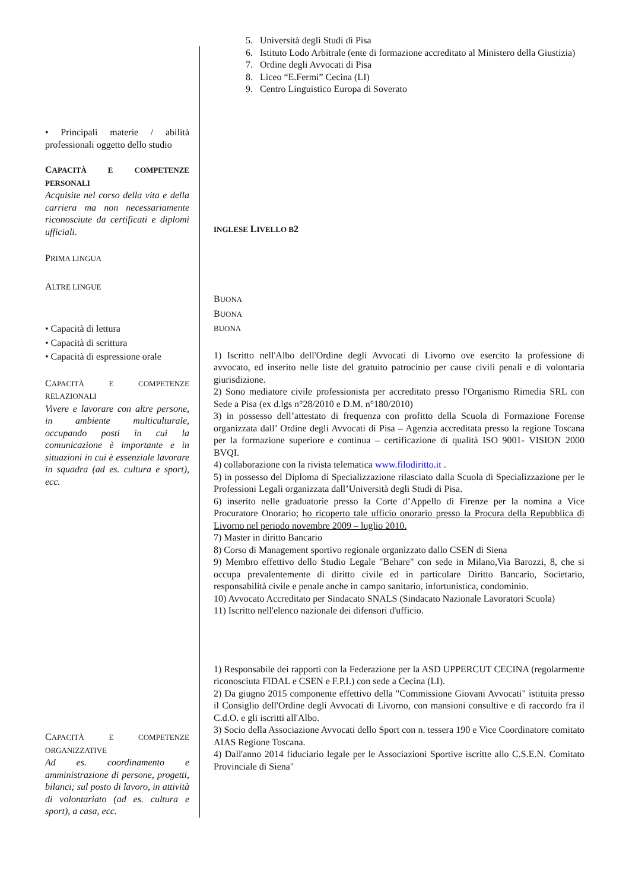• Principali materie / abilità professionali oggetto dello studio
CAPACITÀ E COMPETENZE PERSONALI
Acquisite nel corso della vita e della carriera ma non necessariamente riconosciute da certificati e diplomi ufficiali.
PRIMA LINGUA
ALTRE LINGUE
• Capacità di lettura
• Capacità di scrittura
• Capacità di espressione orale
CAPACITÀ E COMPETENZE RELAZIONALI
Vivere e lavorare con altre persone, in ambiente multiculturale, occupando posti in cui la comunicazione è importante e in situazioni in cui è essenziale lavorare in squadra (ad es. cultura e sport), ecc.
CAPACITÀ E COMPETENZE ORGANIZZATIVE
Ad es. coordinamento e amministrazione di persone, progetti, bilanci; sul posto di lavoro, in attività di volontariato (ad es. cultura e sport), a casa, ecc.
5. Università degli Studi di Pisa
6. Istituto Lodo Arbitrale (ente di formazione accreditato al Ministero della Giustizia)
7. Ordine degli Avvocati di Pisa
8. Liceo “E.Fermi” Cecina (LI)
9. Centro Linguistico Europa di Soverato
INGLESE LIVELLO B2
BUONA
BUONA
BUONA
1) Iscritto nell'Albo dell'Ordine degli Avvocati di Livorno ove esercito la professione di avvocato, ed inserito nelle liste del gratuito patrocinio per cause civili penali e di volontaria giurisdizione.
2) Sono mediatore civile professionista per accreditato presso l'Organismo Rimedia SRL con Sede a Pisa (ex d.lgs n°28/2010 e D.M. n°180/2010)
3) in possesso dell’attestato di frequenza con profitto della Scuola di Formazione Forense organizzata dall’ Ordine degli Avvocati di Pisa – Agenzia accreditata presso la regione Toscana per la formazione superiore e continua – certificazione di qualità ISO 9001- VISION 2000 BVQI.
4) collaborazione con la rivista telematica www.filodiritto.it .
5) in possesso del Diploma di Specializzazione rilasciato dalla Scuola di Specializzazione per le Professioni Legali organizzata dall’Università degli Studi di Pisa.
6) inserito nelle graduatorie presso la Corte d’Appello di Firenze per la nomina a Vice Procuratore Onorario; ho ricoperto tale ufficio onorario presso la Procura della Repubblica di Livorno nel periodo novembre 2009 – luglio 2010.
7) Master in diritto Bancario
8) Corso di Management sportivo regionale organizzato dallo CSEN di Siena
9) Membro effettivo dello Studio Legale "Behare" con sede in Milano,Via Barozzi, 8, che si occupa prevalentemente di diritto civile ed in particolare Diritto Bancario, Societario, responsabilità civile e penale anche in campo sanitario, infortunistica, condominio.
10) Avvocato Accreditato per Sindacato SNALS (Sindacato Nazionale Lavoratori Scuola)
11) Iscritto nell'elenco nazionale dei difensori d'ufficio.
1) Responsabile dei rapporti con la Federazione per la ASD UPPERCUT CECINA (regolarmente riconosciuta FIDAL e CSEN e F.P.I.) con sede a Cecina (LI).
2) Da giugno 2015 componente effettivo della "Commissione Giovani Avvocati" istituita presso il Consiglio dell'Ordine degli Avvocati di Livorno, con mansioni consultive e di raccordo fra il C.d.O. e gli iscritti all'Albo.
3) Socio della Associazione Avvocati dello Sport con n. tessera 190 e Vice Coordinatore comitato AIAS Regione Toscana.
4) Dall'anno 2014 fiduciario legale per le Associazioni Sportive iscritte allo C.S.E.N. Comitato Provinciale di Siena"